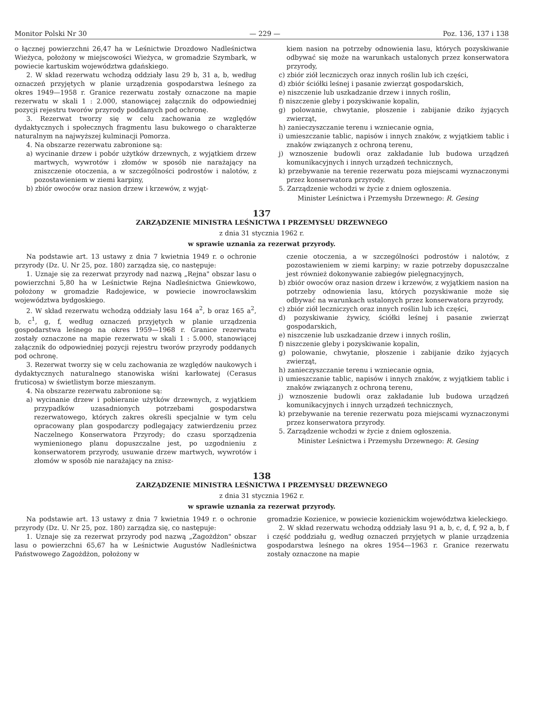Monitor Polski Nr 30 — 229 — Poz. 136, 137 i 138
o łącznej powierzchni 26,47 ha w Leśnictwie Drozdowo Nadleśnictwa Wieżyca, położony w miejscowości Wieżyca, w gromadzie Szymbark, w powiecie kartuskim województwa gdańskiego.
2. W skład rezerwatu wchodzą oddziały lasu 29 b, 31 a, b, według oznaczeń przyjętych w planie urządzenia gospodarstwa leśnego za okres 1949—1958 r. Granice rezerwatu zostały oznaczone na mapie rezerwatu w skali 1 : 2.000, stanowiącej załącznik do odpowiedniej pozycji rejestru tworów przyrody poddanych pod ochronę.
3. Rezerwat tworzy się w celu zachowania ze względów dydaktycznych i społecznych fragmentu lasu bukowego o charakterze naturalnym na najwyższej kulminacji Pomorza.
4. Na obszarze rezerwatu zabronione są:
a) wycinanie drzew i pobór użytków drzewnych, z wyjątkiem drzew martwych, wywrotów i złomów w sposób nie narażający na zniszczenie otoczenia, a w szczególności podrostów i nalotów, z pozostawieniem w ziemi karpiny,
b) zbiór owoców oraz nasion drzew i krzewów, z wyjąt-
kiem nasion na potrzeby odnowienia lasu, których pozyskiwanie odbywać się może na warunkach ustalonych przez konserwatora przyrody,
c) zbiór ziół leczniczych oraz innych roślin lub ich części,
d) zbiór ściółki leśnej i pasanie zwierząt gospodarskich,
e) niszczenie lub uszkadzanie drzew i innych roślin,
f) niszczenie gleby i pozyskiwanie kopalin,
g) polowanie, chwytanie, płoszenie i zabijanie dziko żyjących zwierząt,
h) zanieczyszczanie terenu i wzniecanie ognia,
i) umieszczanie tablic, napisów i innych znaków, z wyjątkiem tablic i znaków związanych z ochroną terenu,
j) wznoszenie budowli oraz zakładanie lub budowa urządzeń komunikacyjnych i innych urządzeń technicznych,
k) przebywanie na terenie rezerwatu poza miejscami wyznaczonymi przez konserwatora przyrody.
5. Zarządzenie wchodzi w życie z dniem ogłoszenia.
Minister Leśnictwa i Przemysłu Drzewnego: R. Gesing
137
ZARZĄDZENIE MINISTRA LEŚNICTWA I PRZEMYSŁU DRZEWNEGO
z dnia 31 stycznia 1962 r.
w sprawie uznania za rezerwat przyrody.
Na podstawie art. 13 ustawy z dnia 7 kwietnia 1949 r. o ochronie przyrody (Dz. U. Nr 25, poz. 180) zarządza się, co następuje:
1. Uznaje się za rezerwat przyrody nad nazwą „Rejna" obszar lasu o powierzchni 5,80 ha w Leśnictwie Rejna Nadleśnictwa Gniewkowo, położony w gromadzie Radojewice, w powiecie inowrocławskim województwa bydgoskiego.
2. W skład rezerwatu wchodzą oddziały lasu 164 a<sup>2</sup>, b oraz 165 a<sup>2</sup>, b, c<sup>1</sup>, g, f, według oznaczeń przyjętych w planie urządzenia gospodarstwa leśnego na okres 1959—1968 r. Granice rezerwatu zostały oznaczone na mapie rezerwatu w skali 1 : 5.000, stanowiącej załącznik do odpowiedniej pozycji rejestru tworów przyrody poddanych pod ochronę.
3. Rezerwat tworzy się w celu zachowania ze względów naukowych i dydaktycznych naturalnego stanowiska wiśni karłowatej (Cerasus fruticosa) w świetlistym borze mieszanym.
4. Na obszarze rezerwatu zabronione są:
a) wycinanie drzew i pobieranie użytków drzewnych, z wyjątkiem przypadków uzasadnionych potrzebami gospodarstwa rezerwatowego, których zakres określi specjalnie w tym celu opracowany plan gospodarczy podlegający zatwierdzeniu przez Naczelnego Konserwatora Przyrody; do czasu sporządzenia wymienionego planu dopuszczalne jest, po uzgodnieniu z konserwatorem przyrody, usuwanie drzew martwych, wywrotów i złomów w sposób nie narażający na znisz-
czenie otoczenia, a w szczególności podrostów i nalotów, z pozostawieniem w ziemi karpiny; w razie potrzeby dopuszczalne jest również dokonywanie zabiegów pielęgnacyjnych,
b) zbiór owoców oraz nasion drzew i krzewów, z wyjątkiem nasion na potrzeby odnowienia lasu, których pozyskiwanie może się odbywać na warunkach ustalonych przez konserwatora przyrody,
c) zbiór ziół leczniczych oraz innych roślin lub ich części,
d) pozyskiwanie żywicy, ściółki leśnej i pasanie zwierząt gospodarskich,
e) niszczenie lub uszkadzanie drzew i innych roślin,
f) niszczenie gleby i pozyskiwanie kopalin,
g) polowanie, chwytanie, płoszenie i zabijanie dziko żyjących zwierząt,
h) zanieczyszczanie terenu i wzniecanie ognia,
i) umieszczanie tablic, napisów i innych znaków, z wyjątkiem tablic i znaków związanych z ochroną terenu,
j) wznoszenie budowli oraz zakładanie lub budowa urządzeń komunikacyjnych i innych urządzeń technicznych,
k) przebywanie na terenie rezerwatu poza miejscami wyznaczonymi przez konserwatora przyrody.
5. Zarządzenie wchodzi w życie z dniem ogłoszenia.
Minister Leśnictwa i Przemysłu Drzewnego: R. Gesing
138
ZARZĄDZENIE MINISTRA LEŚNICTWA I PRZEMYSŁU DRZEWNEGO
z dnia 31 stycznia 1962 r.
w sprawie uznania za rezerwat przyrody.
Na podstawie art. 13 ustawy z dnia 7 kwietnia 1949 r. o ochronie przyrody (Dz. U. Nr 25, poz. 180) zarządza się, co następuje:
1. Uznaje się za rezerwat przyrody pod nazwą „Zagożdżon" obszar lasu o powierzchni 65,67 ha w Leśnictwie Augustów Nadleśnictwa Państwowego Zagożdżon, położony w
gromadzie Kozienice, w powiecie kozienickim województwa kieleckiego.
2. W skład rezerwatu wchodzą oddziały lasu 91 a, b, c, d, f, 92 a, b, f i część poddziału g, według oznaczeń przyjętych w planie urządzenia gospodarstwa leśnego na okres 1954—1963 r. Granice rezerwatu zostały oznaczone na mapie